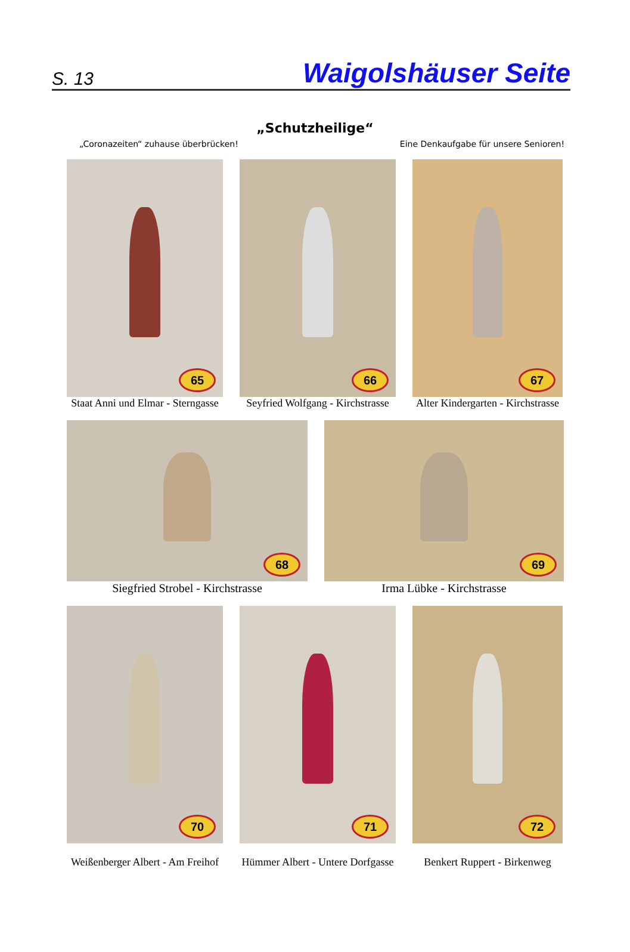S. 13 Waigolshäuser Seite
„Schutzheilige“
„Coronazeiten“ zuhause überbrücken! Eine Denkaufgabe für unsere Senioren!
65
Staat Anni und Elmar - Sterngasse
66
Seyfried Wolfgang - Kirchstrasse
67
Alter Kindergarten - Kirchstrasse
68
Siegfried Strobel - Kirchstrasse
69
Irma Lübke - Kirchstrasse
70
Weißenberger Albert - Am Freihof
71
Hümmer Albert - Untere Dorfgasse
72
Benkert Ruppert - Birkenweg